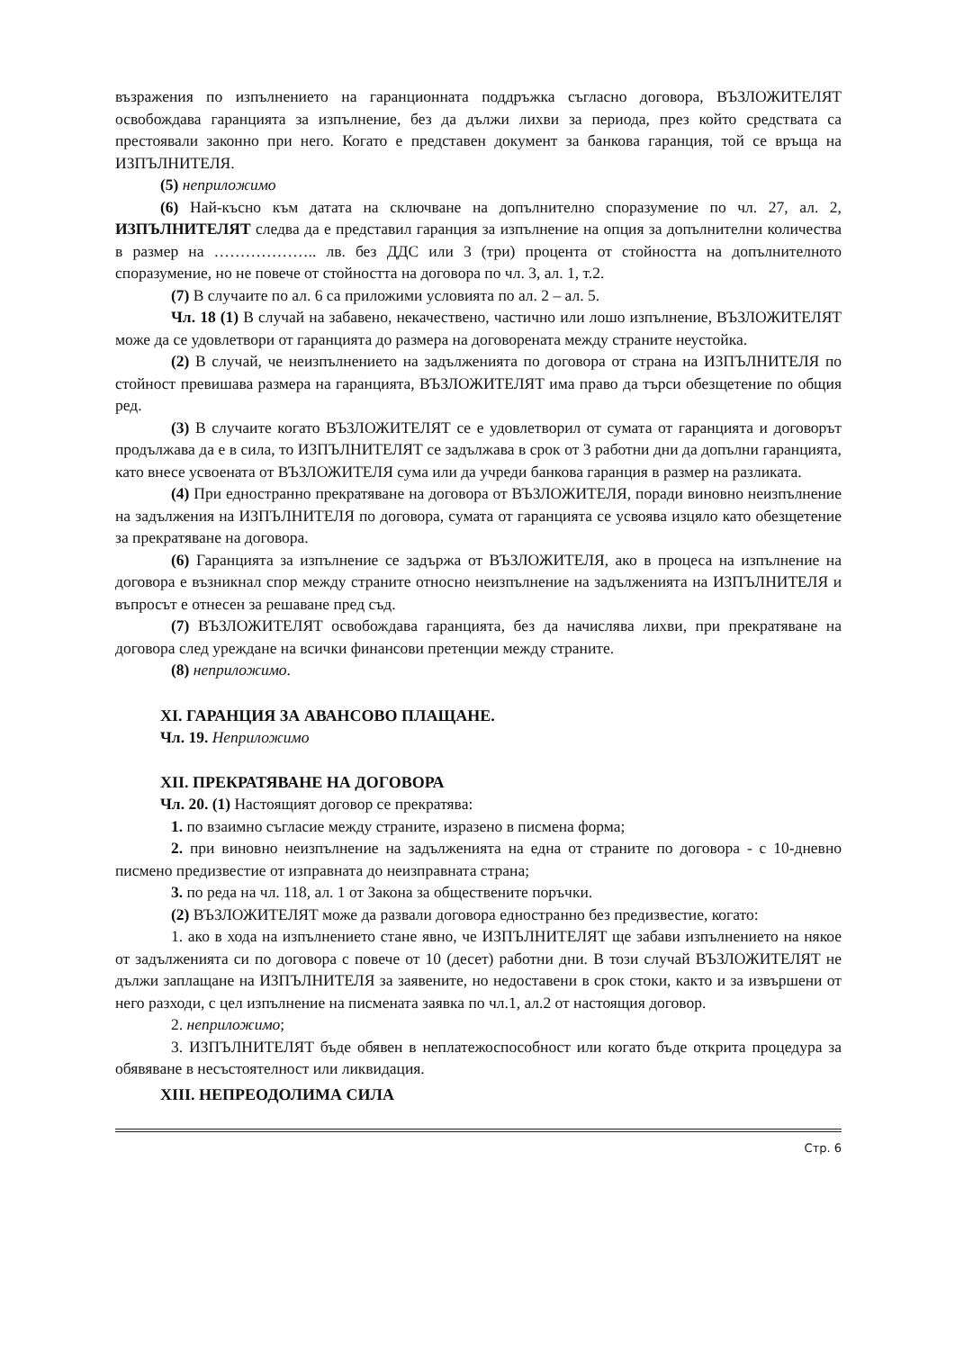възражения по изпълнението на гаранционната поддръжка съгласно договора, ВЪЗЛОЖИТЕЛЯТ освобождава гаранцията за изпълнение, без да дължи лихви за периода, през който средствата са престоявали законно при него. Когато е представен документ за банкова гаранция, той се връща на ИЗПЪЛНИТЕЛЯ.
(5) неприложимо
(6) Най-късно към датата на сключване на допълнително споразумение по чл. 27, ал. 2, ИЗПЪЛНИТЕЛЯТ следва да е представил гаранция за изпълнение на опция за допълнителни количества в размер на ……………….. лв. без ДДС или 3 (три) процента от стойността на допълнителното споразумение, но не повече от стойността на договора по чл. 3, ал. 1, т.2.
(7) В случаите по ал. 6 са приложими условията по ал. 2 – ал. 5.
Чл. 18 (1) В случай на забавено, некачествено, частично или лошо изпълнение, ВЪЗЛОЖИТЕЛЯТ може да се удовлетвори от гаранцията до размера на договорената между страните неустойка.
(2) В случай, че неизпълнението на задълженията по договора от страна на ИЗПЪЛНИТЕЛЯ по стойност превишава размера на гаранцията, ВЪЗЛОЖИТЕЛЯТ има право да търси обезщетение по общия ред.
(3) В случаите когато ВЪЗЛОЖИТЕЛЯТ се е удовлетворил от сумата от гаранцията и договорът продължава да е в сила, то ИЗПЪЛНИТЕЛЯТ се задължава в срок от 3 работни дни да допълни гаранцията, като внесе усвоената от ВЪЗЛОЖИТЕЛЯ сума или да учреди банкова гаранция в размер на разликата.
(4) При едностранно прекратяване на договора от ВЪЗЛОЖИТЕЛЯ, поради виновно неизпълнение на задължения на ИЗПЪЛНИТЕЛЯ по договора, сумата от гаранцията се усвоява изцяло като обезщетение за прекратяване на договора.
(6) Гаранцията за изпълнение се задържа от ВЪЗЛОЖИТЕЛЯ, ако в процеса на изпълнение на договора е възникнал спор между страните относно неизпълнение на задълженията на ИЗПЪЛНИТЕЛЯ и въпросът е отнесен за решаване пред съд.
(7) ВЪЗЛОЖИТЕЛЯТ освобождава гаранцията, без да начислява лихви, при прекратяване на договора след уреждане на всички финансови претенции между страните.
(8) неприложимо.
XI. ГАРАНЦИЯ ЗА АВАНСОВО ПЛАЩАНЕ.
Чл. 19. Неприложимо
XII. ПРЕКРАТЯВАНЕ НА ДОГОВОРА
Чл. 20. (1) Настоящият договор се прекратява:
1. по взаимно съгласие между страните, изразено в писмена форма;
2. при виновно неизпълнение на задълженията на една от страните по договора - с 10-дневно писмено предизвестие от изправната до неизправната страна;
3. по реда на чл. 118, ал. 1 от Закона за обществените поръчки.
(2) ВЪЗЛОЖИТЕЛЯТ може да развали договора едностранно без предизвестие, когато:
1. ако в хода на изпълнението стане явно, че ИЗПЪЛНИТЕЛЯТ ще забави изпълнението на някое от задълженията си по договора с повече от 10 (десет) работни дни. В този случай ВЪЗЛОЖИТЕЛЯТ не дължи заплащане на ИЗПЪЛНИТЕЛЯ за заявените, но недоставени в срок стоки, както и за извършени от него разходи, с цел изпълнение на писмената заявка по чл.1, ал.2 от настоящия договор.
2. неприложимо;
3. ИЗПЪЛНИТЕЛЯТ бъде обявен в неплатежоспособност или когато бъде открита процедура за обявяване в несъстоятелност или ликвидация.
XIII. НЕПРЕОДОЛИМА СИЛА
Стр. 6